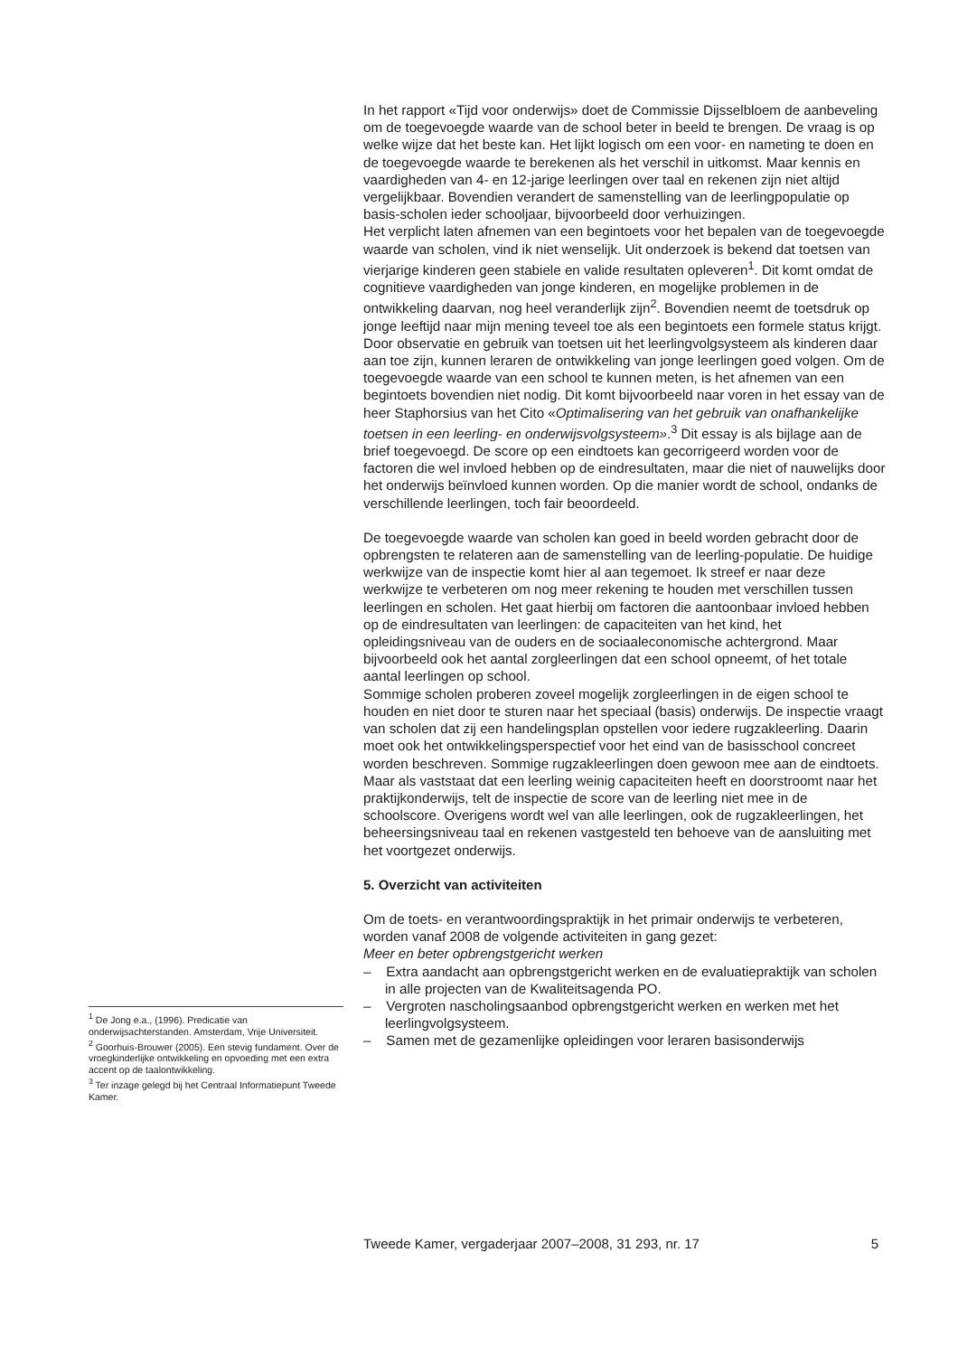In het rapport «Tijd voor onderwijs» doet de Commissie Dijsselbloem de aanbeveling om de toegevoegde waarde van de school beter in beeld te brengen. De vraag is op welke wijze dat het beste kan. Het lijkt logisch om een voor- en nameting te doen en de toegevoegde waarde te berekenen als het verschil in uitkomst. Maar kennis en vaardigheden van 4- en 12-jarige leerlingen over taal en rekenen zijn niet altijd vergelijkbaar. Bovendien verandert de samenstelling van de leerlingpopulatie op basis-scholen ieder schooljaar, bijvoorbeeld door verhuizingen.
Het verplicht laten afnemen van een begintoets voor het bepalen van de toegevoegde waarde van scholen, vind ik niet wenselijk. Uit onderzoek is bekend dat toetsen van vierjarige kinderen geen stabiele en valide resultaten opleveren<sup>1</sup>. Dit komt omdat de cognitieve vaardigheden van jonge kinderen, en mogelijke problemen in de ontwikkeling daarvan, nog heel veranderlijk zijn<sup>2</sup>. Bovendien neemt de toetsdruk op jonge leeftijd naar mijn mening teveel toe als een begintoets een formele status krijgt. Door observatie en gebruik van toetsen uit het leerlingvolgsysteem als kinderen daar aan toe zijn, kunnen leraren de ontwikkeling van jonge leerlingen goed volgen. Om de toegevoegde waarde van een school te kunnen meten, is het afnemen van een begintoets bovendien niet nodig. Dit komt bijvoorbeeld naar voren in het essay van de heer Staphorsius van het Cito «Optimalisering van het gebruik van onafhankelijke toetsen in een leerling- en onderwijsvolgsysteem».<sup>3</sup> Dit essay is als bijlage aan de brief toegevoegd. De score op een eindtoets kan gecorrigeerd worden voor de factoren die wel invloed hebben op de eindresultaten, maar die niet of nauwelijks door het onderwijs beïnvloed kunnen worden. Op die manier wordt de school, ondanks de verschillende leerlingen, toch fair beoordeeld.
De toegevoegde waarde van scholen kan goed in beeld worden gebracht door de opbrengsten te relateren aan de samenstelling van de leerling-populatie. De huidige werkwijze van de inspectie komt hier al aan tegemoet. Ik streef er naar deze werkwijze te verbeteren om nog meer rekening te houden met verschillen tussen leerlingen en scholen. Het gaat hierbij om factoren die aantoonbaar invloed hebben op de eindresultaten van leerlingen: de capaciteiten van het kind, het opleidingsniveau van de ouders en de sociaaleconomische achtergrond. Maar bijvoorbeeld ook het aantal zorgleerlingen dat een school opneemt, of het totale aantal leerlingen op school.
Sommige scholen proberen zoveel mogelijk zorgleerlingen in de eigen school te houden en niet door te sturen naar het speciaal (basis) onderwijs. De inspectie vraagt van scholen dat zij een handelingsplan opstellen voor iedere rugzakleerling. Daarin moet ook het ontwikkelingsperspectief voor het eind van de basisschool concreet worden beschreven. Sommige rugzakleerlingen doen gewoon mee aan de eindtoets. Maar als vaststaat dat een leerling weinig capaciteiten heeft en doorstroomt naar het praktijkonderwijs, telt de inspectie de score van de leerling niet mee in de schoolscore. Overigens wordt wel van alle leerlingen, ook de rugzakleerlingen, het beheersingsniveau taal en rekenen vastgesteld ten behoeve van de aansluiting met het voortgezet onderwijs.
5. Overzicht van activiteiten
Om de toets- en verantwoordingspraktijk in het primair onderwijs te verbeteren, worden vanaf 2008 de volgende activiteiten in gang gezet:
Meer en beter opbrengstgericht werken
– Extra aandacht aan opbrengstgericht werken en de evaluatiepraktijk van scholen in alle projecten van de Kwaliteitsagenda PO.
– Vergroten nascholingsaanbod opbrengstgericht werken en werken met het leerlingvolgsysteem.
– Samen met de gezamenlijke opleidingen voor leraren basisonderwijs
<sup>1</sup> De Jong e.a., (1996). Predicatie van onderwijsachterstanden. Amsterdam, Vrije Universiteit.
<sup>2</sup> Goorhuis-Brouwer (2005). Een stevig fundament. Over de vroegkinderlijke ontwikkeling en opvoeding met een extra accent op de taalontwikkeling.
<sup>3</sup> Ter inzage gelegd bij het Centraal Informatiepunt Tweede Kamer.
Tweede Kamer, vergaderjaar 2007–2008, 31 293, nr. 17 5